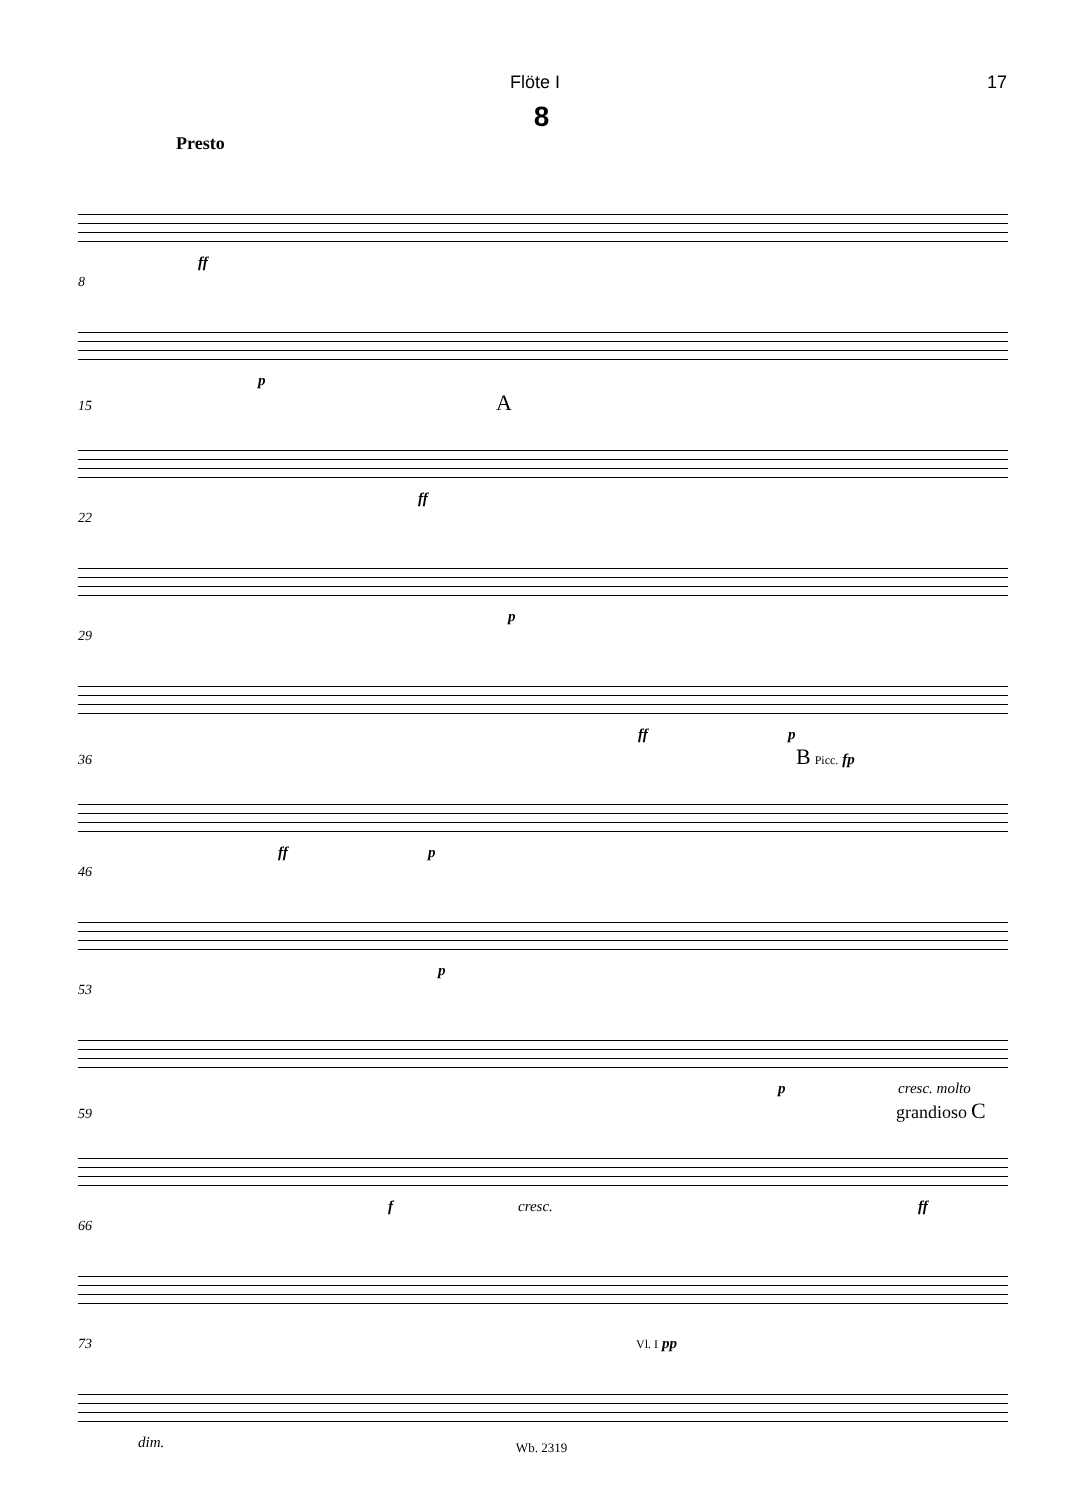Flöte I 17
8
Presto
ff
8
p
15 A
ff
22
p
29
ff p
36 B Picc. fp
ff p
46
p
53
p cresc. molto
59 grandioso C
f cresc. ff
66
73 Vl. I pp
dim.
Wb. 2319